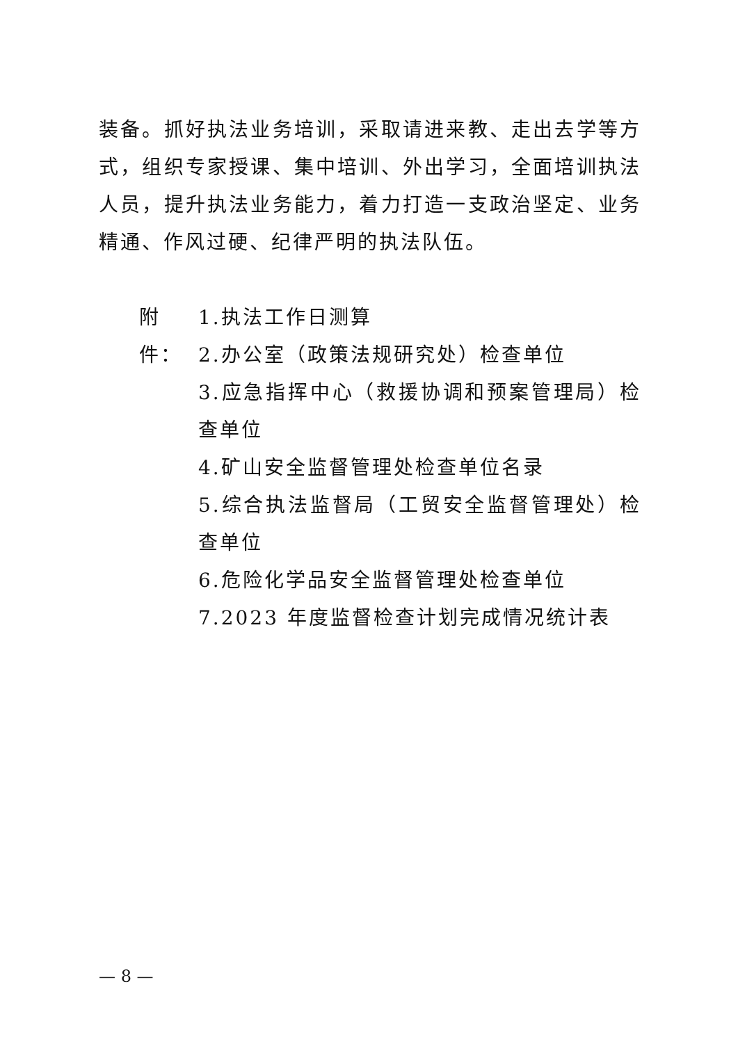装备。抓好执法业务培训，采取请进来教、走出去学等方式，组织专家授课、集中培训、外出学习，全面培训执法人员，提升执法业务能力，着力打造一支政治坚定、业务精通、作风过硬、纪律严明的执法队伍。
附件：
1.执法工作日测算
2.办公室（政策法规研究处）检查单位
3.应急指挥中心（救援协调和预案管理局）检查单位
4.矿山安全监督管理处检查单位名录
5.综合执法监督局（工贸安全监督管理处）检查单位
6.危险化学品安全监督管理处检查单位
7.2023 年度监督检查计划完成情况统计表
— 8 —